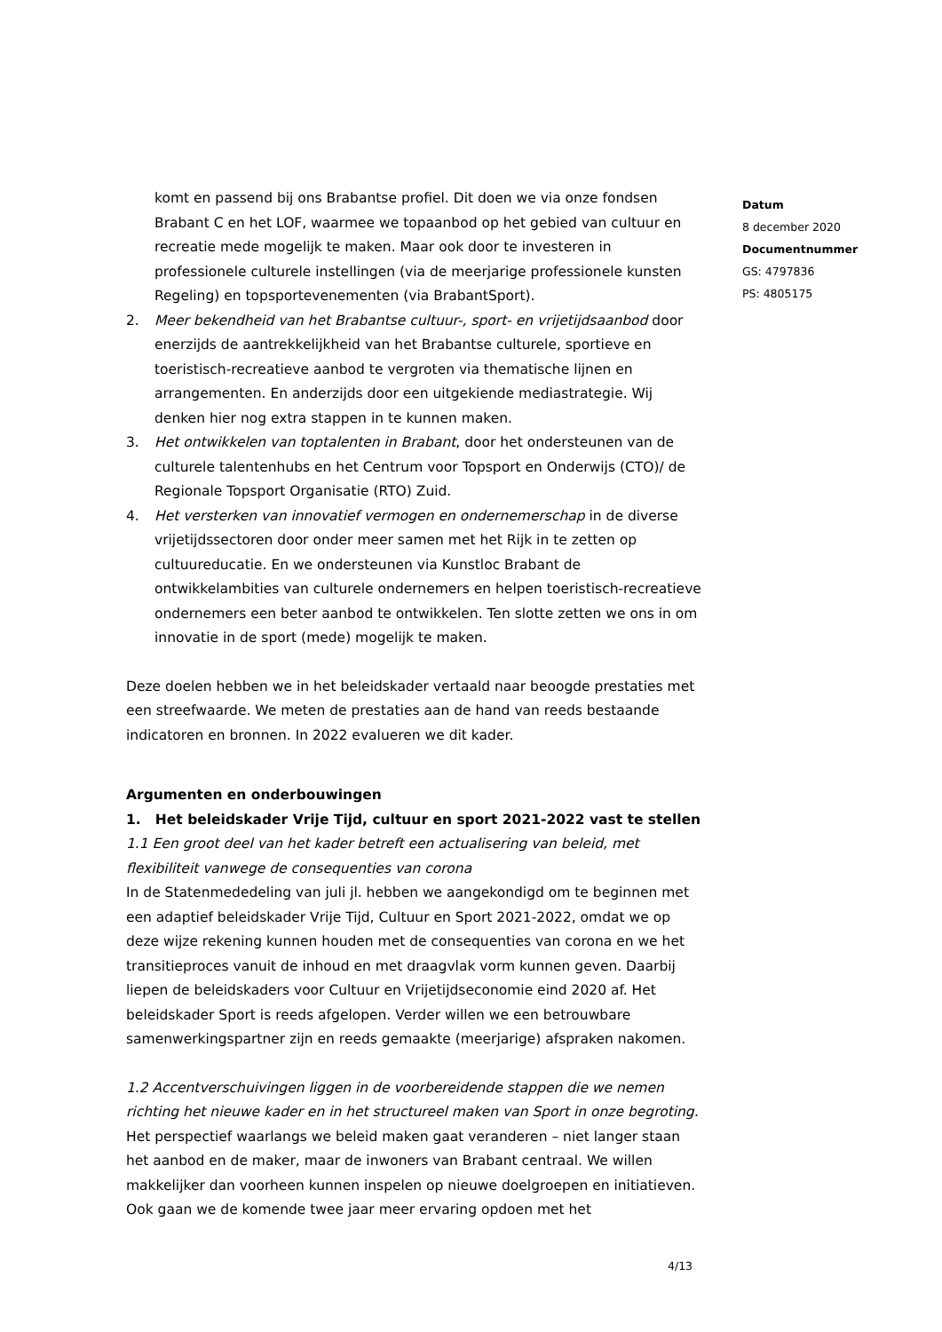komt en passend bij ons Brabantse profiel. Dit doen we via onze fondsen Brabant C en het LOF, waarmee we topaanbod op het gebied van cultuur en recreatie mede mogelijk te maken. Maar ook door te investeren in professionele culturele instellingen (via de meerjarige professionele kunsten Regeling) en topsportevenementen (via BrabantSport).
2. Meer bekendheid van het Brabantse cultuur-, sport- en vrijetijdsaanbod door enerzijds de aantrekkelijkheid van het Brabantse culturele, sportieve en toeristisch-recreatieve aanbod te vergroten via thematische lijnen en arrangementen. En anderzijds door een uitgekiende mediastrategie. Wij denken hier nog extra stappen in te kunnen maken.
3. Het ontwikkelen van toptalenten in Brabant, door het ondersteunen van de culturele talentenhubs en het Centrum voor Topsport en Onderwijs (CTO)/ de Regionale Topsport Organisatie (RTO) Zuid.
4. Het versterken van innovatief vermogen en ondernemerschap in de diverse vrijetijdssectoren door onder meer samen met het Rijk in te zetten op cultuureducatie. En we ondersteunen via Kunstloc Brabant de ontwikkelambities van culturele ondernemers en helpen toeristisch-recreatieve ondernemers een beter aanbod te ontwikkelen. Ten slotte zetten we ons in om innovatie in de sport (mede) mogelijk te maken.
Deze doelen hebben we in het beleidskader vertaald naar beoogde prestaties met een streefwaarde. We meten de prestaties aan de hand van reeds bestaande indicatoren en bronnen. In 2022 evalueren we dit kader.
Argumenten en onderbouwingen
1. Het beleidskader Vrije Tijd, cultuur en sport 2021-2022 vast te stellen
1.1 Een groot deel van het kader betreft een actualisering van beleid, met flexibiliteit vanwege de consequenties van corona
In de Statenmededeling van juli jl. hebben we aangekondigd om te beginnen met een adaptief beleidskader Vrije Tijd, Cultuur en Sport 2021-2022, omdat we op deze wijze rekening kunnen houden met de consequenties van corona en we het transitieproces vanuit de inhoud en met draagvlak vorm kunnen geven. Daarbij liepen de beleidskaders voor Cultuur en Vrijetijdseconomie eind 2020 af. Het beleidskader Sport is reeds afgelopen. Verder willen we een betrouwbare samenwerkingspartner zijn en reeds gemaakte (meerjarige) afspraken nakomen.
1.2 Accentverschuivingen liggen in de voorbereidende stappen die we nemen richting het nieuwe kader en in het structureel maken van Sport in onze begroting.
Het perspectief waarlangs we beleid maken gaat veranderen – niet langer staan het aanbod en de maker, maar de inwoners van Brabant centraal. We willen makkelijker dan voorheen kunnen inspelen op nieuwe doelgroepen en initiatieven. Ook gaan we de komende twee jaar meer ervaring opdoen met het
Datum
8 december 2020
Documentnummer
GS: 4797836
PS: 4805175
4/13